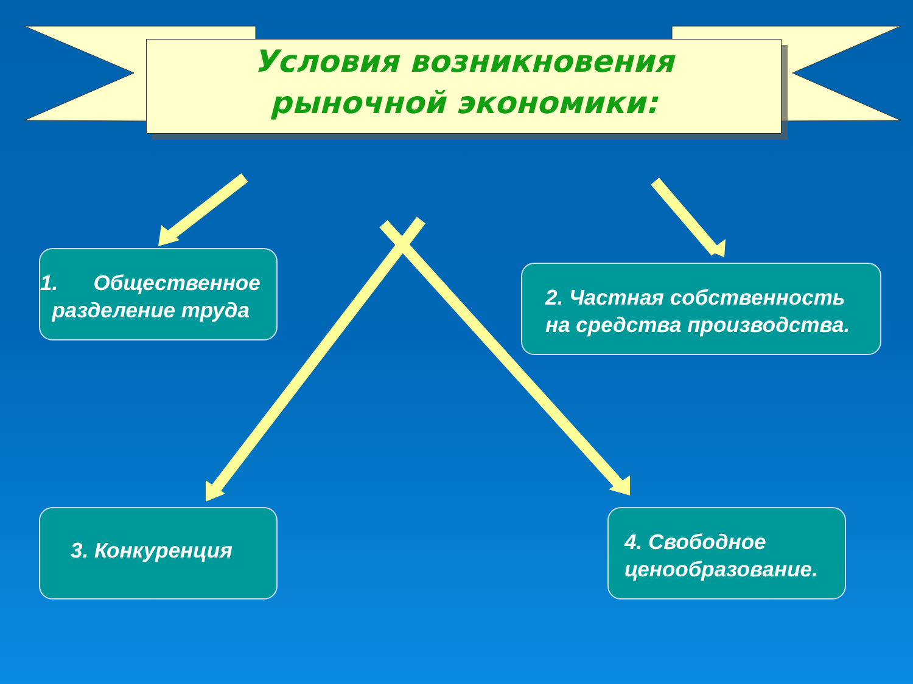Условия возникновения
рыночной экономики:
1. Общественное
разделение труда
2. Частная собственность
на средства производства.
3. Конкуренция
4. Свободное
ценообразование.